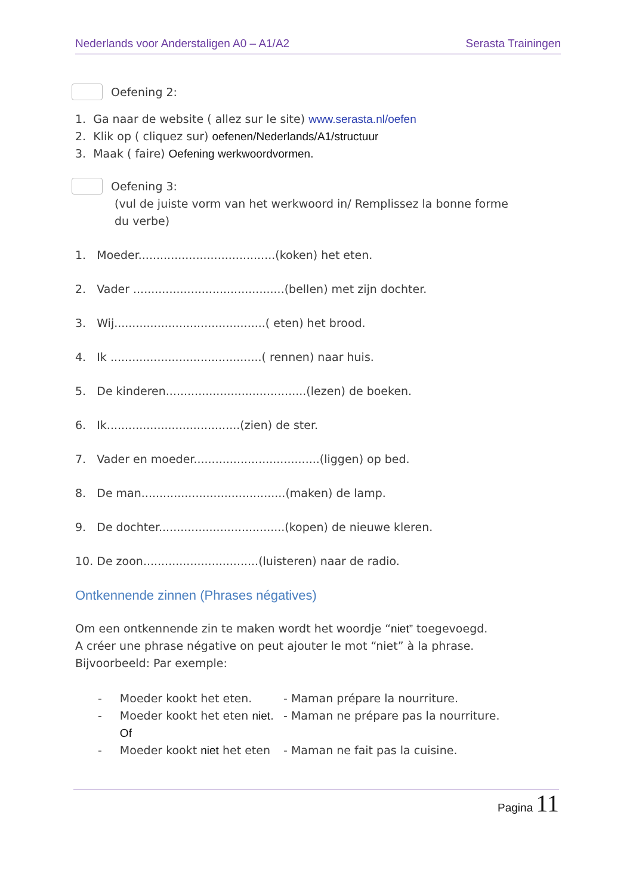Nederlands voor Anderstaligen A0 – A1/A2 Serasta Trainingen
Oefening 2:
1. Ga naar de website ( allez sur le site) www.serasta.nl/oefen
2. Klik op ( cliquez sur) oefenen/Nederlands/A1/structuur
3. Maak ( faire) Oefening werkwoordvormen.
Oefening 3:
(vul de juiste vorm van het werkwoord in/ Remplissez la bonne forme
du verbe)
1. Moeder......................................(koken) het eten.
2. Vader ..........................................(bellen) met zijn dochter.
3. Wij..........................................( eten) het brood.
4. Ik ..........................................( rennen) naar huis.
5. De kinderen.......................................(lezen) de boeken.
6. Ik.....................................(zien) de ster.
7. Vader en moeder...................................(liggen) op bed.
8. De man........................................(maken) de lamp.
9. De dochter...................................(kopen) de nieuwe kleren.
10. De zoon................................(luisteren) naar de radio.
Ontkennende zinnen (Phrases négatives)
Om een ontkennende zin te maken wordt het woordje “niet” toegevoegd.
A créer une phrase négative on peut ajouter le mot “niet” à la phrase.
Bijvoorbeeld: Par exemple:
| - | Moeder kookt het eten. | - Maman prépare la nourriture. |
| - | Moeder kookt het eten niet . | - Maman ne prépare pas la nourriture. |
| | Of | |
| - | Moeder kookt niet het eten | - Maman ne fait pas la cuisine. |
Pagina 11